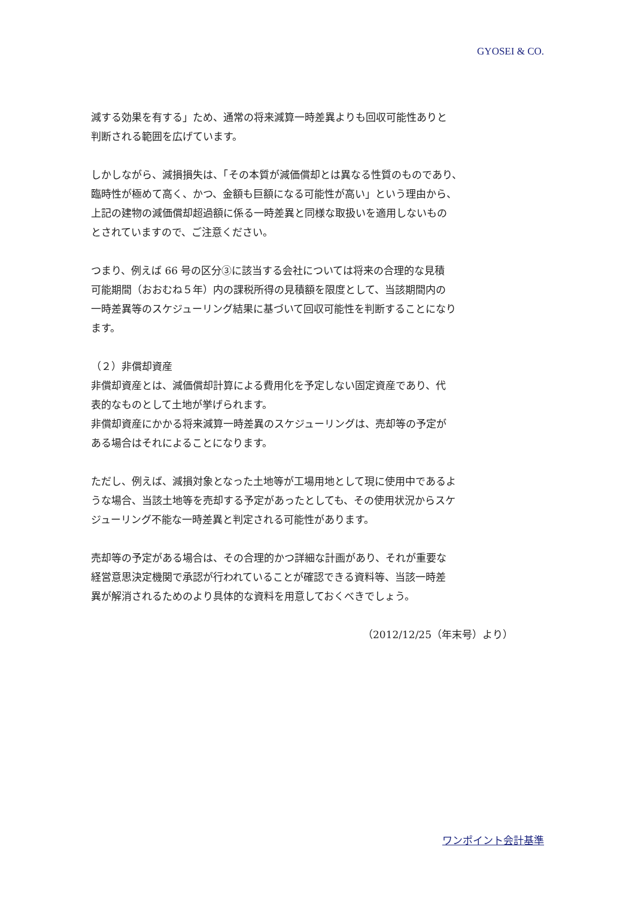GYOSEI & CO.
減する効果を有する」ため、通常の将来減算一時差異よりも回収可能性ありと
判断される範囲を広げています。
しかしながら、減損損失は、「その本質が減価償却とは異なる性質のものであり、
臨時性が極めて高く、かつ、金額も巨額になる可能性が高い」という理由から、
上記の建物の減価償却超過額に係る一時差異と同様な取扱いを適用しないもの
とされていますので、ご注意ください。
つまり、例えば 66 号の区分③に該当する会社については将来の合理的な見積
可能期間（おおむね５年）内の課税所得の見積額を限度として、当該期間内の
一時差異等のスケジューリング結果に基づいて回収可能性を判断することになり
ます。
（２）非償却資産
非償却資産とは、減価償却計算による費用化を予定しない固定資産であり、代
表的なものとして土地が挙げられます。
非償却資産にかかる将来減算一時差異のスケジューリングは、売却等の予定が
ある場合はそれによることになります。
ただし、例えば、減損対象となった土地等が工場用地として現に使用中であるよ
うな場合、当該土地等を売却する予定があったとしても、その使用状況からスケ
ジューリング不能な一時差異と判定される可能性があります。
売却等の予定がある場合は、その合理的かつ詳細な計画があり、それが重要な
経営意思決定機関で承認が行われていることが確認できる資料等、当該一時差
異が解消されるためのより具体的な資料を用意しておくべきでしょう。
（2012/12/25（年末号）より）
ワンポイント会計基準